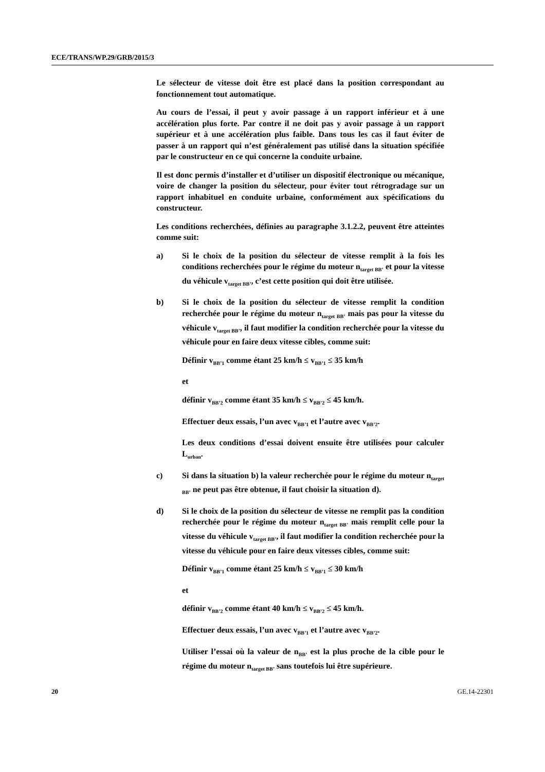ECE/TRANS/WP.29/GRB/2015/3
Le sélecteur de vitesse doit être est placé dans la position correspondant au fonctionnement tout automatique.
Au cours de l’essai, il peut y avoir passage à un rapport inférieur et à une accélération plus forte. Par contre il ne doit pas y avoir passage à un rapport supérieur et à une accélération plus faible. Dans tous les cas il faut éviter de passer à un rapport qui n’est généralement pas utilisé dans la situation spécifiée par le constructeur en ce qui concerne la conduite urbaine.
Il est donc permis d’installer et d’utiliser un dispositif électronique ou mécanique, voire de changer la position du sélecteur, pour éviter tout rétrogradage sur un rapport inhabituel en conduite urbaine, conformément aux spécifications du constructeur.
Les conditions recherchées, définies au paragraphe 3.1.2.2, peuvent être atteintes comme suit:
a) Si le choix de la position du sélecteur de vitesse remplit à la fois les conditions recherchées pour le régime du moteur n<sub>target BB’</sub> et pour la vitesse du véhicule v<sub>target BB’</sub>, c’est cette position qui doit être utilisée.
b) Si le choix de la position du sélecteur de vitesse remplit la condition recherchée pour le régime du moteur n<sub>target BB’</sub> mais pas pour la vitesse du véhicule v<sub>target BB’</sub>, il faut modifier la condition recherchée pour la vitesse du véhicule pour en faire deux vitesse cibles, comme suit:
Définir v<sub>BB’1</sub> comme étant 25 km/h ≤ v<sub>BB’1</sub> ≤ 35 km/h
et
définir v<sub>BB’2</sub> comme étant 35 km/h ≤ v<sub>BB’2</sub> ≤ 45 km/h.
Effectuer deux essais, l’un avec v<sub>BB’1</sub> et l’autre avec v<sub>BB’2</sub>.
Les deux conditions d’essai doivent ensuite être utilisées pour calculer L<sub>urban</sub>.
c) Si dans la situation b) la valeur recherchée pour le régime du moteur n<sub>target BB’</sub> ne peut pas être obtenue, il faut choisir la situation d).
d) Si le choix de la position du sélecteur de vitesse ne remplit pas la condition recherchée pour le régime du moteur n<sub>target BB’</sub> mais remplit celle pour la vitesse du véhicule v<sub>target BB’</sub>, il faut modifier la condition recherchée pour la vitesse du véhicule pour en faire deux vitesses cibles, comme suit:
Définir v<sub>BB’1</sub> comme étant 25 km/h ≤ v<sub>BB’1</sub> ≤ 30 km/h
et
définir v<sub>BB’2</sub> comme étant 40 km/h ≤ v<sub>BB’2</sub> ≤ 45 km/h.
Effectuer deux essais, l’un avec v<sub>BB’1</sub> et l’autre avec v<sub>BB’2</sub>.
Utiliser l’essai où la valeur de n<sub>BB’</sub> est la plus proche de la cible pour le régime du moteur n<sub>target BB’</sub> sans toutefois lui être supérieure.
20 GE.14-22301